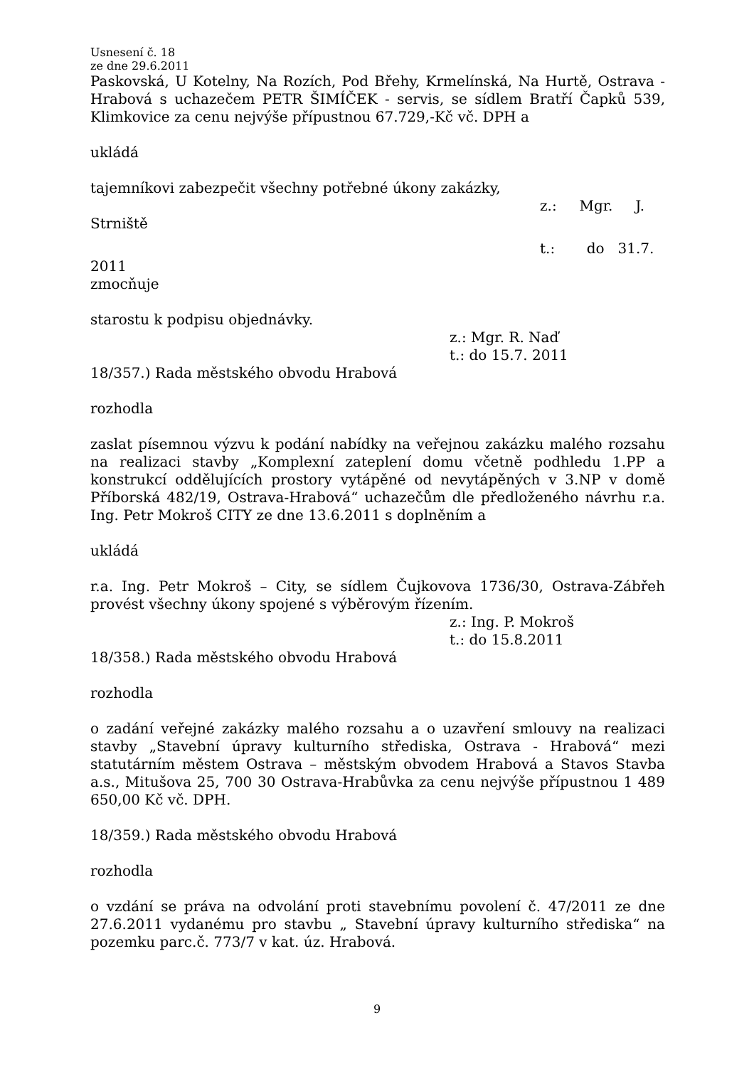Usnesení č. 18
ze dne 29.6.2011
Paskovská, U Kotelny, Na Rozích, Pod Břehy, Krmelínská, Na Hurtě, Ostrava - Hrabová s uchazečem PETR ŠIMÍČEK - servis, se sídlem Bratří Čapků 539, Klimkovice za cenu nejvýše přípustnou 67.729,-Kč vč. DPH a
ukládá
tajemníkovi zabezpečit všechny potřebné úkony zakázky,
z.: Mgr. J.
Strniště
t.: do 31.7.
2011
zmocňuje
starostu k podpisu objednávky.
z.: Mgr. R. Naď
t.: do 15.7. 2011
18/357.) Rada městského obvodu Hrabová
rozhodla
zaslat písemnou výzvu k podání nabídky na veřejnou zakázku malého rozsahu na realizaci stavby „Komplexní zateplení domu včetně podhledu 1.PP a konstrukcí oddělujících prostory vytápěné od nevytápěných v 3.NP v domě Příborská 482/19, Ostrava-Hrabová“ uchazečům dle předloženého návrhu r.a. Ing. Petr Mokroš CITY ze dne 13.6.2011 s doplněním a
ukládá
r.a. Ing. Petr Mokroš – City, se sídlem Čujkovova 1736/30, Ostrava-Zábřeh provést všechny úkony spojené s výběrovým řízením.
z.: Ing. P. Mokroš
t.: do 15.8.2011
18/358.) Rada městského obvodu Hrabová
rozhodla
o zadání veřejné zakázky malého rozsahu a o uzavření smlouvy na realizaci stavby „Stavební úpravy kulturního střediska, Ostrava - Hrabová“ mezi statutárním městem Ostrava – městským obvodem Hrabová a Stavos Stavba a.s., Mitušova 25, 700 30 Ostrava-Hrabůvka za cenu nejvýše přípustnou 1 489 650,00 Kč vč. DPH.
18/359.) Rada městského obvodu Hrabová
rozhodla
o vzdání se práva na odvolání proti stavebnímu povolení č. 47/2011 ze dne 27.6.2011 vydanému pro stavbu „ Stavební úpravy kulturního střediska“ na pozemku parc.č. 773/7 v kat. úz. Hrabová.
9